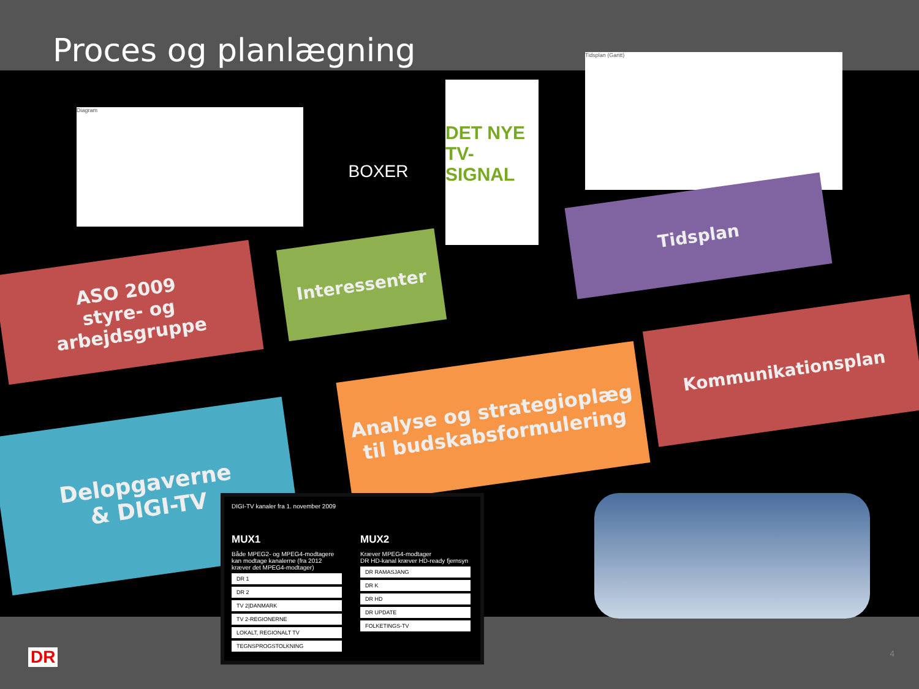Proces og planlægning
Diagram
BOXER
DET NYE TV-SIGNAL
Tidsplan (Gantt)
ASO 2009
styre- og
arbejdsgruppe
Interessenter
Tidsplan
Kommunikationsplan
Analyse og strategioplæg til budskabsformulering
Delopgaverne
& DIGI-TV
DIGI-TV kanaler fra 1. november 2009
MUX1
Både MPEG2- og MPEG4-modtagere kan modtage kanalerne (fra 2012 kræver det MPEG4-modtager)
| DR 1 |
| DR 2 |
| TV 2/DANMARK |
| TV 2-REGIONERNE |
| LOKALT, REGIONALT TV |
| TEGNSPROGSTOLKNING |
MUX2
Kræver MPEG4-modtager
DR HD-kanal kræver HD-ready fjernsyn
| DR RAMASJANG |
| DR K |
| DR HD |
| DR UPDATE |
| FOLKETINGS-TV |
DR 4